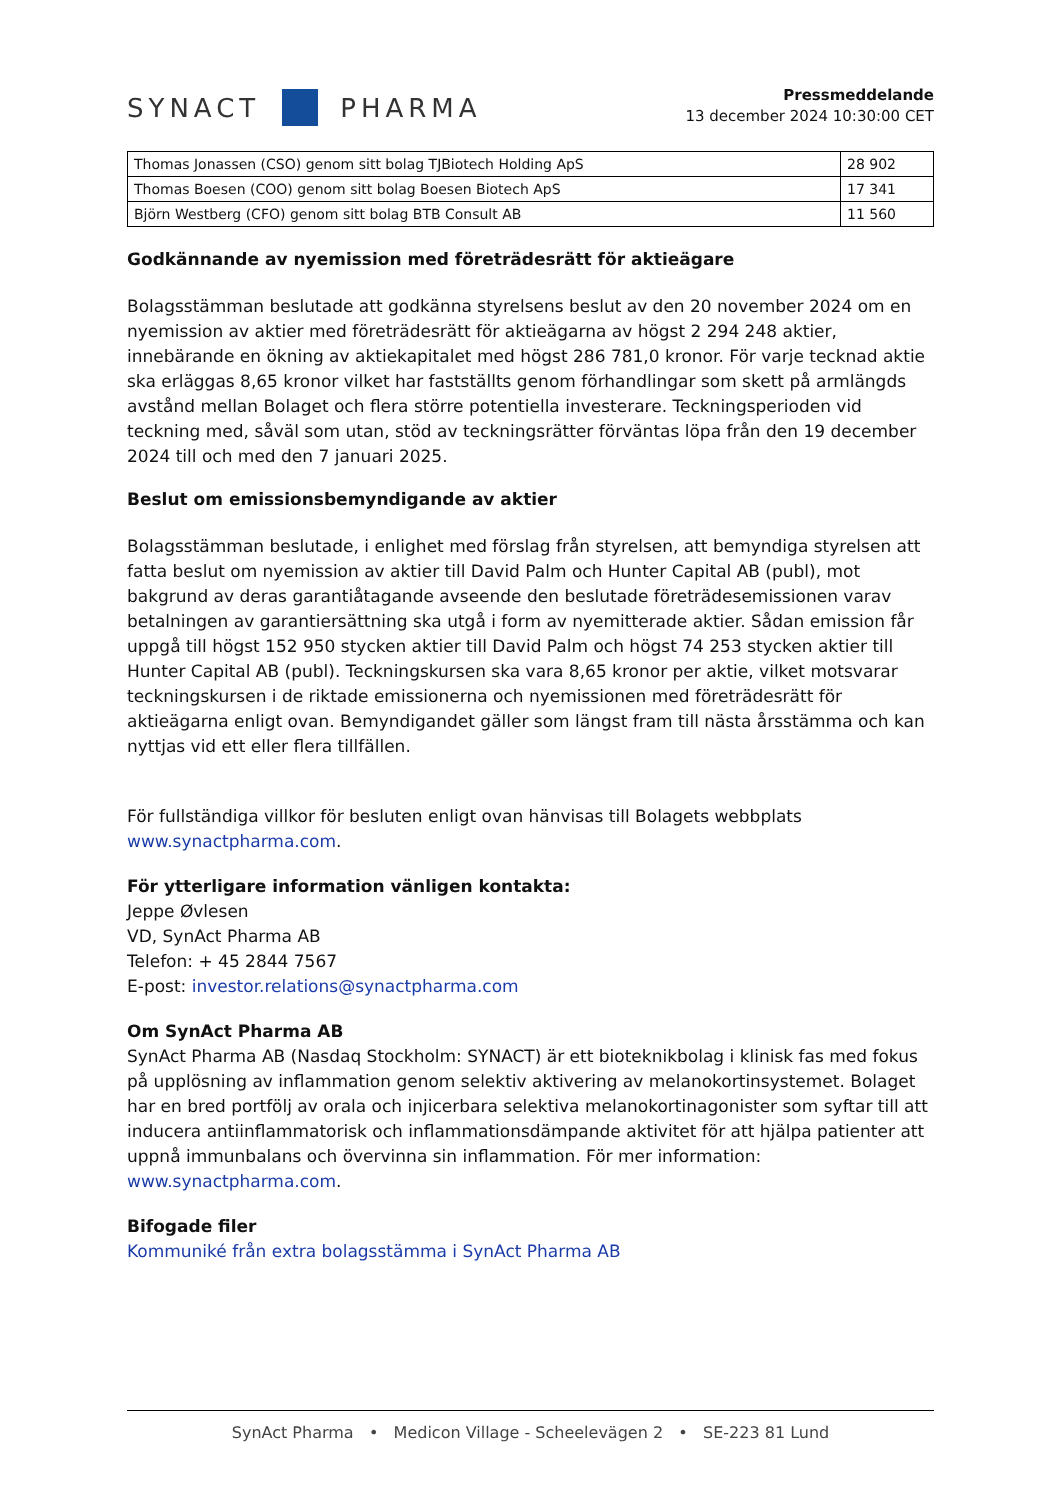SYNACT
PHARMA
Pressmeddelande
13 december 2024 10:30:00 CET
| Thomas Jonassen (CSO) genom sitt bolag TJBiotech Holding ApS | 28 902 |
| Thomas Boesen (COO) genom sitt bolag Boesen Biotech ApS | 17 341 |
| Björn Westberg (CFO) genom sitt bolag BTB Consult AB | 11 560 |
Godkännande av nyemission med företrädesrätt för aktieägare
Bolagsstämman beslutade att godkänna styrelsens beslut av den 20 november 2024 om en nyemission av aktier med företrädesrätt för aktieägarna av högst 2 294 248 aktier, innebärande en ökning av aktiekapitalet med högst 286 781,0 kronor. För varje tecknad aktie ska erläggas 8,65 kronor vilket har fastställts genom förhandlingar som skett på armlängds avstånd mellan Bolaget och flera större potentiella investerare. Teckningsperioden vid teckning med, såväl som utan, stöd av teckningsrätter förväntas löpa från den 19 december 2024 till och med den 7 januari 2025.
Beslut om emissionsbemyndigande av aktier
Bolagsstämman beslutade, i enlighet med förslag från styrelsen, att bemyndiga styrelsen att fatta beslut om nyemission av aktier till David Palm och Hunter Capital AB (publ), mot bakgrund av deras garantiåtagande avseende den beslutade företrädesemissionen varav betalningen av garantiersättning ska utgå i form av nyemitterade aktier. Sådan emission får uppgå till högst 152 950 stycken aktier till David Palm och högst 74 253 stycken aktier till Hunter Capital AB (publ). Teckningskursen ska vara 8,65 kronor per aktie, vilket motsvarar teckningskursen i de riktade emissionerna och nyemissionen med företrädesrätt för aktieägarna enligt ovan. Bemyndigandet gäller som längst fram till nästa årsstämma och kan nyttjas vid ett eller flera tillfällen.
För fullständiga villkor för besluten enligt ovan hänvisas till Bolagets webbplats www.synactpharma.com.
För ytterligare information vänligen kontakta:
Jeppe Øvlesen
VD, SynAct Pharma AB
Telefon: + 45 2844 7567
E-post: investor.relations@synactpharma.com
Om SynAct Pharma AB
SynAct Pharma AB (Nasdaq Stockholm: SYNACT) är ett bioteknikbolag i klinisk fas med fokus på upplösning av inflammation genom selektiv aktivering av melanokortinsystemet. Bolaget har en bred portfölj av orala och injicerbara selektiva melanokortinagonister som syftar till att inducera antiinflammatorisk och inflammationsdämpande aktivitet för att hjälpa patienter att uppnå immunbalans och övervinna sin inflammation. För mer information: www.synactpharma.com.
Bifogade filer
Kommuniké från extra bolagsstämma i SynAct Pharma AB
SynAct Pharma • Medicon Village - Scheelevägen 2 • SE-223 81 Lund